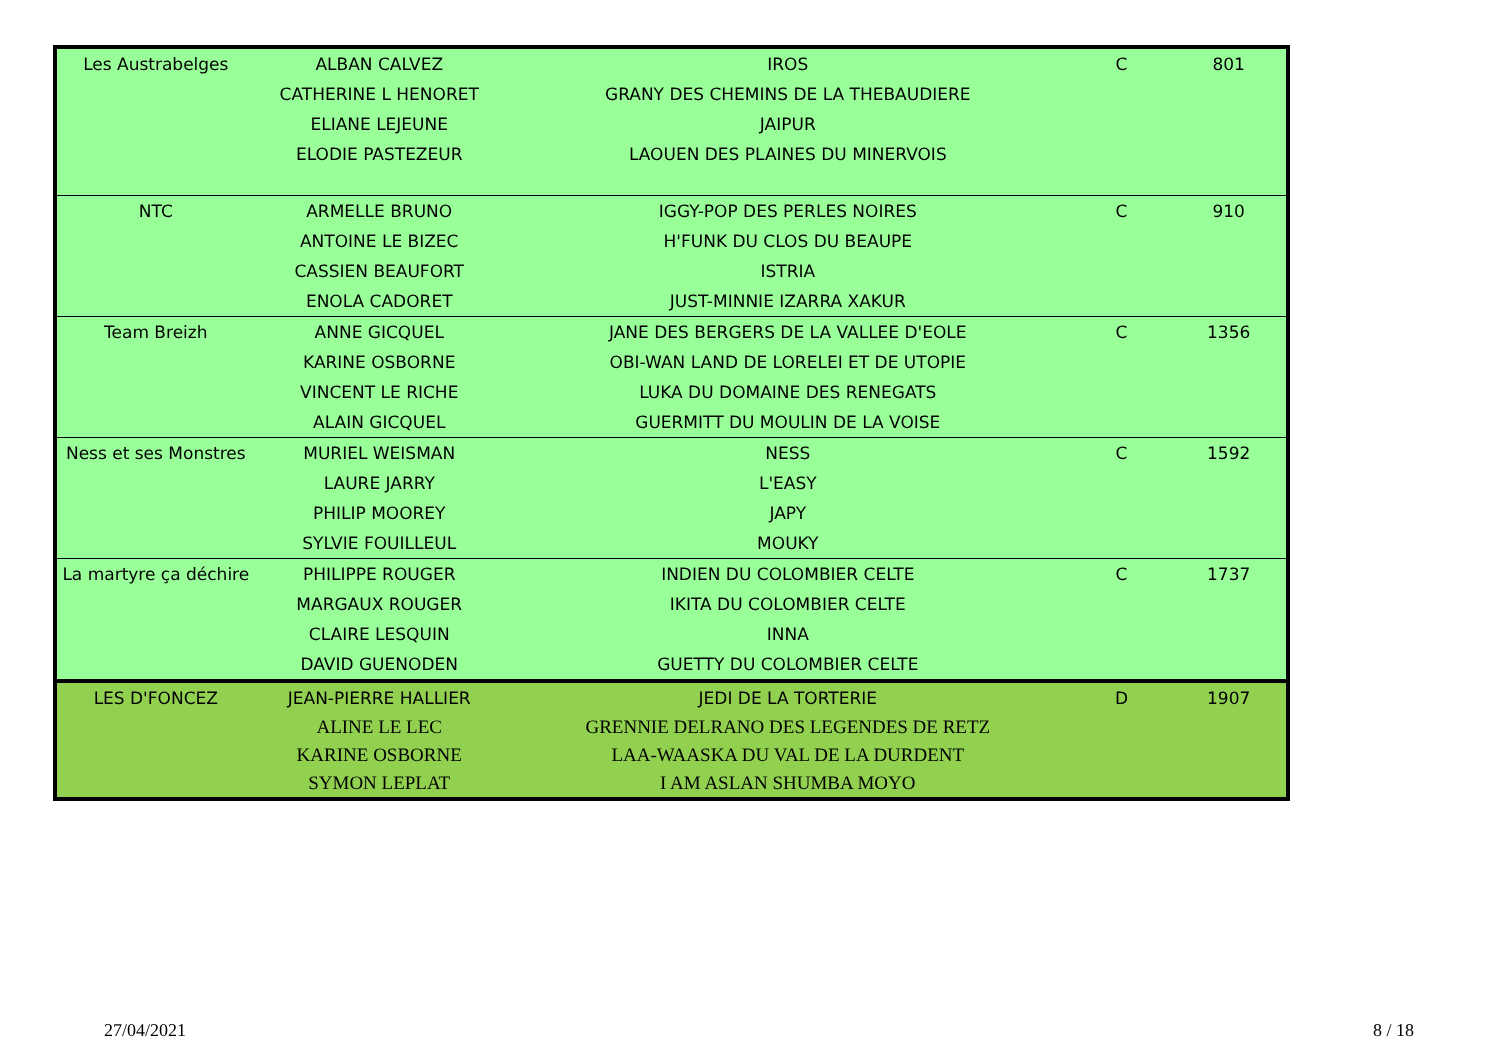| Les Austrabelges | ALBAN CALVEZ | IROS | C | 801 |
| | CATHERINE L HENORET | GRANY DES CHEMINS DE LA THEBAUDIERE | | |
| | ELIANE LEJEUNE | JAIPUR | | |
| | ELODIE PASTEZEUR | LAOUEN DES PLAINES DU MINERVOIS | | |
| NTC | ARMELLE BRUNO | IGGY-POP DES PERLES NOIRES | C | 910 |
| | ANTOINE LE BIZEC | H'FUNK DU CLOS DU BEAUPE | | |
| | CASSIEN BEAUFORT | ISTRIA | | |
| | ENOLA CADORET | JUST-MINNIE IZARRA XAKUR | | |
| Team Breizh | ANNE GICQUEL | JANE DES BERGERS DE LA VALLEE D'EOLE | C | 1356 |
| | KARINE OSBORNE | OBI-WAN LAND DE LORELEI ET DE UTOPIE | | |
| | VINCENT LE RICHE | LUKA DU DOMAINE DES RENEGATS | | |
| | ALAIN GICQUEL | GUERMITT DU MOULIN DE LA VOISE | | |
| Ness et ses Monstres | MURIEL WEISMAN | NESS | C | 1592 |
| | LAURE JARRY | L'EASY | | |
| | PHILIP MOOREY | JAPY | | |
| | SYLVIE FOUILLEUL | MOUKY | | |
| La martyre ça déchire | PHILIPPE ROUGER | INDIEN DU COLOMBIER CELTE | C | 1737 |
| | MARGAUX ROUGER | IKITA DU COLOMBIER CELTE | | |
| | CLAIRE LESQUIN | INNA | | |
| | DAVID GUENODEN | GUETTY DU COLOMBIER CELTE | | |
| LES D'FONCEZ | JEAN-PIERRE HALLIER | JEDI DE LA TORTERIE | D | 1907 |
| | ALINE LE LEC | GRENNIE DELRANO DES LEGENDES DE RETZ | | |
| | KARINE OSBORNE | LAA-WAASKA DU VAL DE LA DURDENT | | |
| | SYMON LEPLAT | I AM ASLAN SHUMBA MOYO | | |
27/04/2021 8 / 18